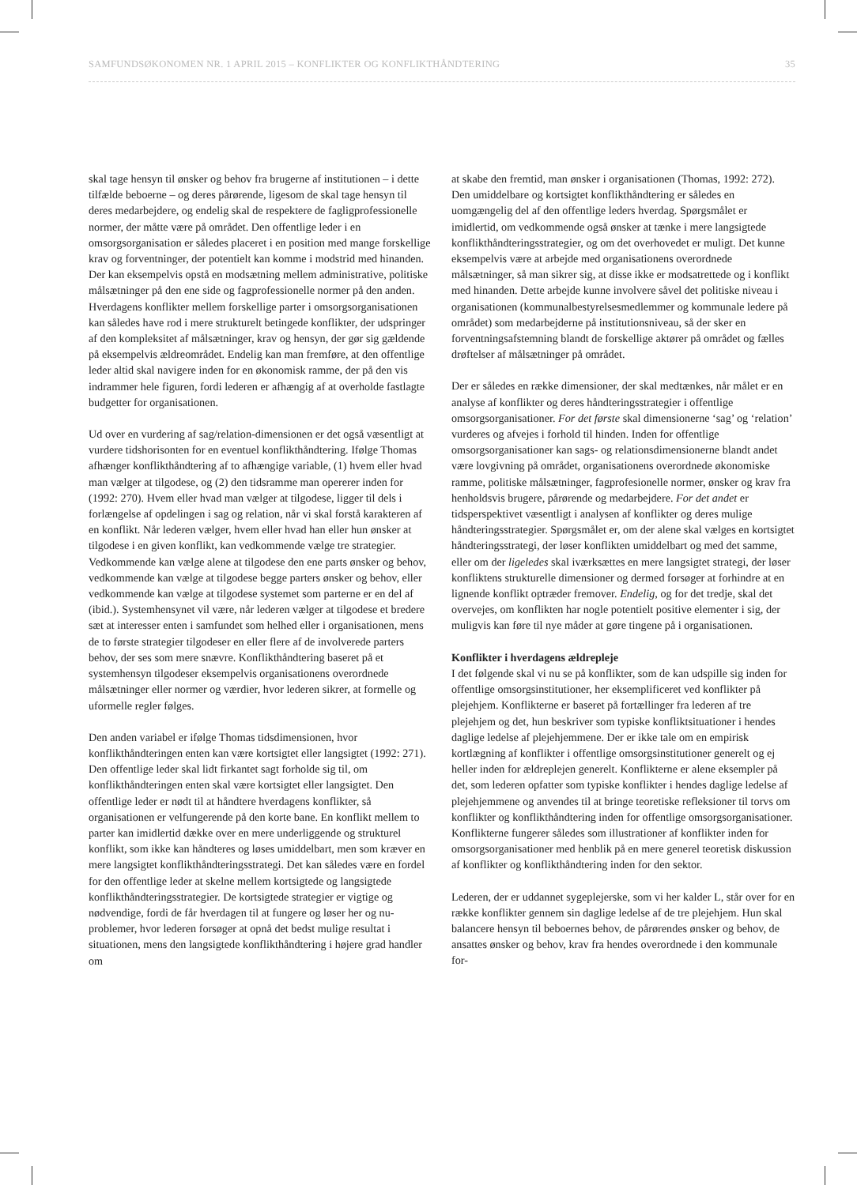SAMFUNDSØKONOMEN NR. 1 APRIL 2015 – KONFLIKTER OG KONFLIKTHÅNDTERING 35
skal tage hensyn til ønsker og behov fra brugerne af institutionen – i dette tilfælde beboerne – og deres pårørende, ligesom de skal tage hensyn til deres medarbejdere, og endelig skal de respektere de fagligprofessionelle normer, der måtte være på området. Den offentlige leder i en omsorgsorganisation er således placeret i en position med mange forskellige krav og forventninger, der potentielt kan komme i modstrid med hinanden. Der kan eksempelvis opstå en modsætning mellem administrative, politiske målsætninger på den ene side og fagprofessionelle normer på den anden. Hverdagens konflikter mellem forskellige parter i omsorgsorganisationen kan således have rod i mere strukturelt betingede konflikter, der udspringer af den kompleksitet af målsætninger, krav og hensyn, der gør sig gældende på eksempelvis ældreområdet. Endelig kan man fremføre, at den offentlige leder altid skal navigere inden for en økonomisk ramme, der på den vis indrammer hele figuren, fordi lederen er afhængig af at overholde fastlagte budgetter for organisationen.
Ud over en vurdering af sag/relation-dimensionen er det også væsentligt at vurdere tidshorisonten for en eventuel konflikthåndtering. Ifølge Thomas afhænger konflikthåndtering af to afhængige variable, (1) hvem eller hvad man vælger at tilgodese, og (2) den tidsramme man opererer inden for (1992: 270). Hvem eller hvad man vælger at tilgodese, ligger til dels i forlængelse af opdelingen i sag og relation, når vi skal forstå karakteren af en konflikt. Når lederen vælger, hvem eller hvad han eller hun ønsker at tilgodese i en given konflikt, kan vedkommende vælge tre strategier. Vedkommende kan vælge alene at tilgodese den ene parts ønsker og behov, vedkommende kan vælge at tilgodese begge parters ønsker og behov, eller vedkommende kan vælge at tilgodese systemet som parterne er en del af (ibid.). Systemhensynet vil være, når lederen vælger at tilgodese et bredere sæt at interesser enten i samfundet som helhed eller i organisationen, mens de to første strategier tilgodeser en eller flere af de involverede parters behov, der ses som mere snævre. Konflikthåndtering baseret på et systemhensyn tilgodeser eksempelvis organisationens overordnede målsætninger eller normer og værdier, hvor lederen sikrer, at formelle og uformelle regler følges.
Den anden variabel er ifølge Thomas tidsdimensionen, hvor konflikthåndteringen enten kan være kortsigtet eller langsigtet (1992: 271). Den offentlige leder skal lidt firkantet sagt forholde sig til, om konflikthåndteringen enten skal være kortsigtet eller langsigtet. Den offentlige leder er nødt til at håndtere hverdagens konflikter, så organisationen er velfungerende på den korte bane. En konflikt mellem to parter kan imidlertid dække over en mere underliggende og strukturel konflikt, som ikke kan håndteres og løses umiddelbart, men som kræver en mere langsigtet konflikthåndteringsstrategi. Det kan således være en fordel for den offentlige leder at skelne mellem kortsigtede og langsigtede konflikthåndteringsstrategier. De kortsigtede strategier er vigtige og nødvendige, fordi de får hverdagen til at fungere og løser her og nu-problemer, hvor lederen forsøger at opnå det bedst mulige resultat i situationen, mens den langsigtede konflikthåndtering i højere grad handler om
at skabe den fremtid, man ønsker i organisationen (Thomas, 1992: 272). Den umiddelbare og kortsigtet konflikthåndtering er således en uomgængelig del af den offentlige leders hverdag. Spørgsmålet er imidlertid, om vedkommende også ønsker at tænke i mere langsigtede konflikthåndteringsstrategier, og om det overhovedet er muligt. Det kunne eksempelvis være at arbejde med organisationens overordnede målsætninger, så man sikrer sig, at disse ikke er modsatrettede og i konflikt med hinanden. Dette arbejde kunne involvere såvel det politiske niveau i organisationen (kommunalbestyrelsesmedlemmer og kommunale ledere på området) som medarbejderne på institutionsniveau, så der sker en forventningsafstemning blandt de forskellige aktører på området og fælles drøftelser af målsætninger på området.
Der er således en række dimensioner, der skal medtænkes, når målet er en analyse af konflikter og deres håndteringsstrategier i offentlige omsorgsorganisationer. For det første skal dimensionerne ‘sag’ og ‘relation’ vurderes og afvejes i forhold til hinden. Inden for offentlige omsorgsorganisationer kan sags- og relationsdimensionerne blandt andet være lovgivning på området, organisationens overordnede økonomiske ramme, politiske målsætninger, fagprofesionelle normer, ønsker og krav fra henholdsvis brugere, pårørende og medarbejdere. For det andet er tidsperspektivet væsentligt i analysen af konflikter og deres mulige håndteringsstrategier. Spørgsmålet er, om der alene skal vælges en kortsigtet håndteringsstrategi, der løser konflikten umiddelbart og med det samme, eller om der ligeledes skal iværksættes en mere langsigtet strategi, der løser konfliktens strukturelle dimensioner og dermed forsøger at forhindre at en lignende konflikt optræder fremover. Endelig, og for det tredje, skal det overvejes, om konflikten har nogle potentielt positive elementer i sig, der muligvis kan føre til nye måder at gøre tingene på i organisationen.
Konflikter i hverdagens ældrepleje
I det følgende skal vi nu se på konflikter, som de kan udspille sig inden for offentlige omsorgsinstitutioner, her eksemplificeret ved konflikter på plejehjem. Konflikterne er baseret på fortællinger fra lederen af tre plejehjem og det, hun beskriver som typiske konfliktsituationer i hendes daglige ledelse af plejehjemmene. Der er ikke tale om en empirisk kortlægning af konflikter i offentlige omsorgsinstitutioner generelt og ej heller inden for ældreplejen generelt. Konflikterne er alene eksempler på det, som lederen opfatter som typiske konflikter i hendes daglige ledelse af plejehjemmene og anvendes til at bringe teoretiske refleksioner til torvs om konflikter og konflikthåndtering inden for offentlige omsorgsorganisationer. Konflikterne fungerer således som illustrationer af konflikter inden for omsorgsorganisationer med henblik på en mere generel teoretisk diskussion af konflikter og konflikthåndtering inden for den sektor.
Lederen, der er uddannet sygeplejerske, som vi her kalder L, står over for en række konflikter gennem sin daglige ledelse af de tre plejehjem. Hun skal balancere hensyn til beboernes behov, de pårørendes ønsker og behov, de ansattes ønsker og behov, krav fra hendes overordnede i den kommunale for-